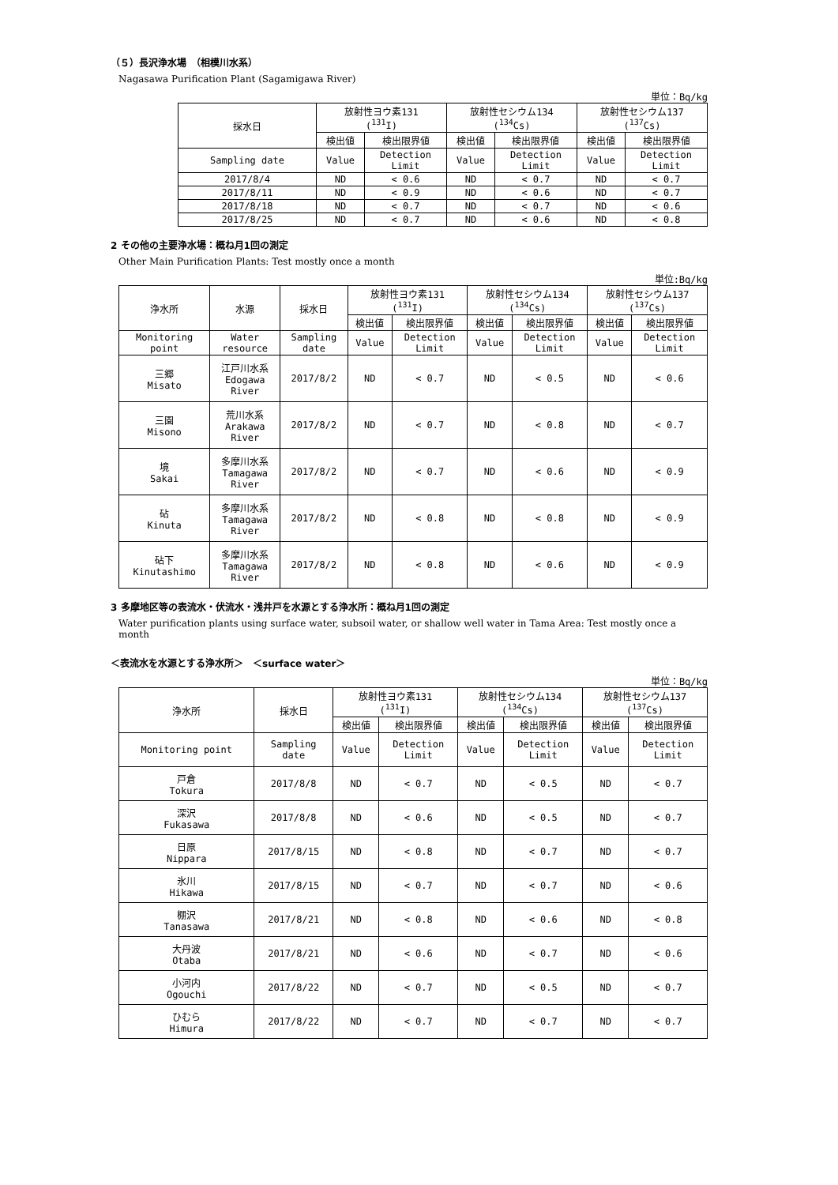（５）長沢浄水場　（相模川水系）
Nagasawa Purification Plant (Sagamigawa River)
単位：Bq/kg
| 採水日 | 放射性ヨウ素131 (<sup>131</sup>I) | | 放射性セシウム134 (<sup>134</sup>Cs) | | 放射性セシウム137 (<sup>137</sup>Cs) | |
| --- | --- | --- | --- | --- | --- | --- |
| | 検出値 | 検出限界値 | 検出値 | 検出限界値 | 検出値 | 検出限界値 |
| Sampling date | Value | Detection Limit | Value | Detection Limit | Value | Detection Limit |
| 2017/8/4 | ND | < 0.6 | ND | < 0.7 | ND | < 0.7 |
| 2017/8/11 | ND | < 0.9 | ND | < 0.6 | ND | < 0.7 |
| 2017/8/18 | ND | < 0.7 | ND | < 0.7 | ND | < 0.6 |
| 2017/8/25 | ND | < 0.7 | ND | < 0.6 | ND | < 0.8 |
2 その他の主要浄水場：概ね月1回の測定
Other Main Purification Plants: Test mostly once a month
単位:Bq/kg
| 浄水所 | 水源 | 採水日 | 放射性ヨウ素131 (<sup>131</sup>I) | | 放射性セシウム134 (<sup>134</sup>Cs) | | 放射性セシウム137 (<sup>137</sup>Cs) | |
| --- | --- | --- | --- | --- | --- | --- | --- | --- |
| | | | 検出値 | 検出限界値 | 検出値 | 検出限界値 | 検出値 | 検出限界値 |
| Monitoring point | Water resource | Sampling date | Value | Detection Limit | Value | Detection Limit | Value | Detection Limit |
| 三郷 Misato | 江戸川水系 Edogawa River | 2017/8/2 | ND | < 0.7 | ND | < 0.5 | ND | < 0.6 |
| 三園 Misono | 荒川水系 Arakawa River | 2017/8/2 | ND | < 0.7 | ND | < 0.8 | ND | < 0.7 |
| 境 Sakai | 多摩川水系 Tamagawa River | 2017/8/2 | ND | < 0.7 | ND | < 0.6 | ND | < 0.9 |
| 砧 Kinuta | 多摩川水系 Tamagawa River | 2017/8/2 | ND | < 0.8 | ND | < 0.8 | ND | < 0.9 |
| 砧下 Kinutashimo | 多摩川水系 Tamagawa River | 2017/8/2 | ND | < 0.8 | ND | < 0.6 | ND | < 0.9 |
3 多摩地区等の表流水・伏流水・浅井戸を水源とする浄水所：概ね月1回の測定
Water purification plants using surface water, subsoil water, or shallow well water in Tama Area: Test mostly once a month
＜表流水を水源とする浄水所＞　＜surface water＞
単位：Bq/kg
| 浄水所 | 採水日 | 放射性ヨウ素131 (<sup>131</sup>I) | | 放射性セシウム134 (<sup>134</sup>Cs) | | 放射性セシウム137 (<sup>137</sup>Cs) | |
| --- | --- | --- | --- | --- | --- | --- | --- |
| | | 検出値 | 検出限界値 | 検出値 | 検出限界値 | 検出値 | 検出限界値 |
| Monitoring point | Sampling date | Value | Detection Limit | Value | Detection Limit | Value | Detection Limit |
| 戸倉 Tokura | 2017/8/8 | ND | < 0.7 | ND | < 0.5 | ND | < 0.7 |
| 深沢 Fukasawa | 2017/8/8 | ND | < 0.6 | ND | < 0.5 | ND | < 0.7 |
| 日原 Nippara | 2017/8/15 | ND | < 0.8 | ND | < 0.7 | ND | < 0.7 |
| 氷川 Hikawa | 2017/8/15 | ND | < 0.7 | ND | < 0.7 | ND | < 0.6 |
| 棚沢 Tanasawa | 2017/8/21 | ND | < 0.8 | ND | < 0.6 | ND | < 0.8 |
| 大丹波 Otaba | 2017/8/21 | ND | < 0.6 | ND | < 0.7 | ND | < 0.6 |
| 小河内 Ogouchi | 2017/8/22 | ND | < 0.7 | ND | < 0.5 | ND | < 0.7 |
| ひむら Himura | 2017/8/22 | ND | < 0.7 | ND | < 0.7 | ND | < 0.7 |